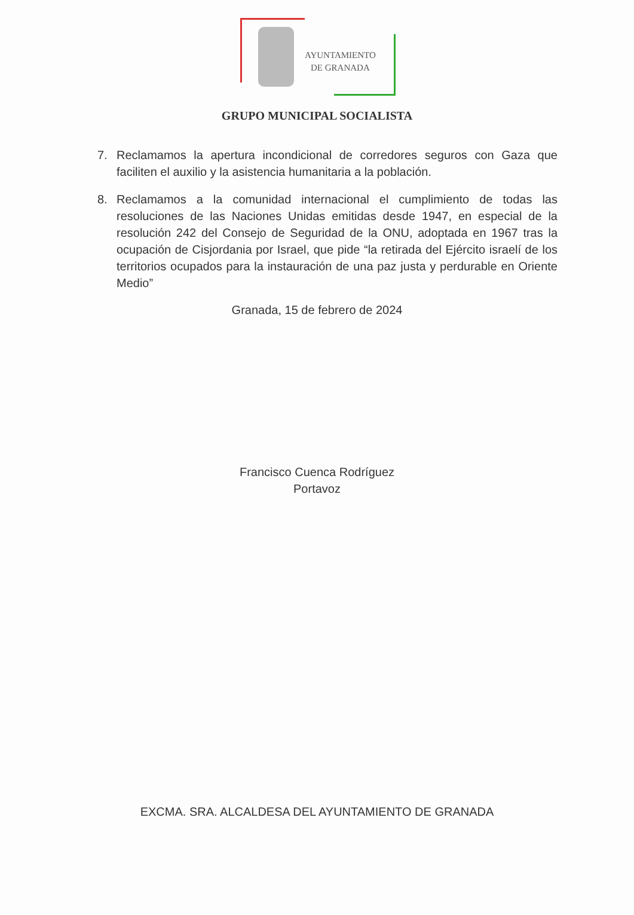AYUNTAMIENTO
DE GRANADA
GRUPO MUNICIPAL SOCIALISTA
7. Reclamamos la apertura incondicional de corredores seguros con Gaza que faciliten el auxilio y la asistencia humanitaria a la población.
8. Reclamamos a la comunidad internacional el cumplimiento de todas las resoluciones de las Naciones Unidas emitidas desde 1947, en especial de la resolución 242 del Consejo de Seguridad de la ONU, adoptada en 1967 tras la ocupación de Cisjordania por Israel, que pide “la retirada del Ejército israelí de los territorios ocupados para la instauración de una paz justa y perdurable en Oriente Medio”
Granada, 15 de febrero de 2024
Francisco Cuenca Rodríguez
Portavoz
EXCMA. SRA. ALCALDESA DEL AYUNTAMIENTO DE GRANADA